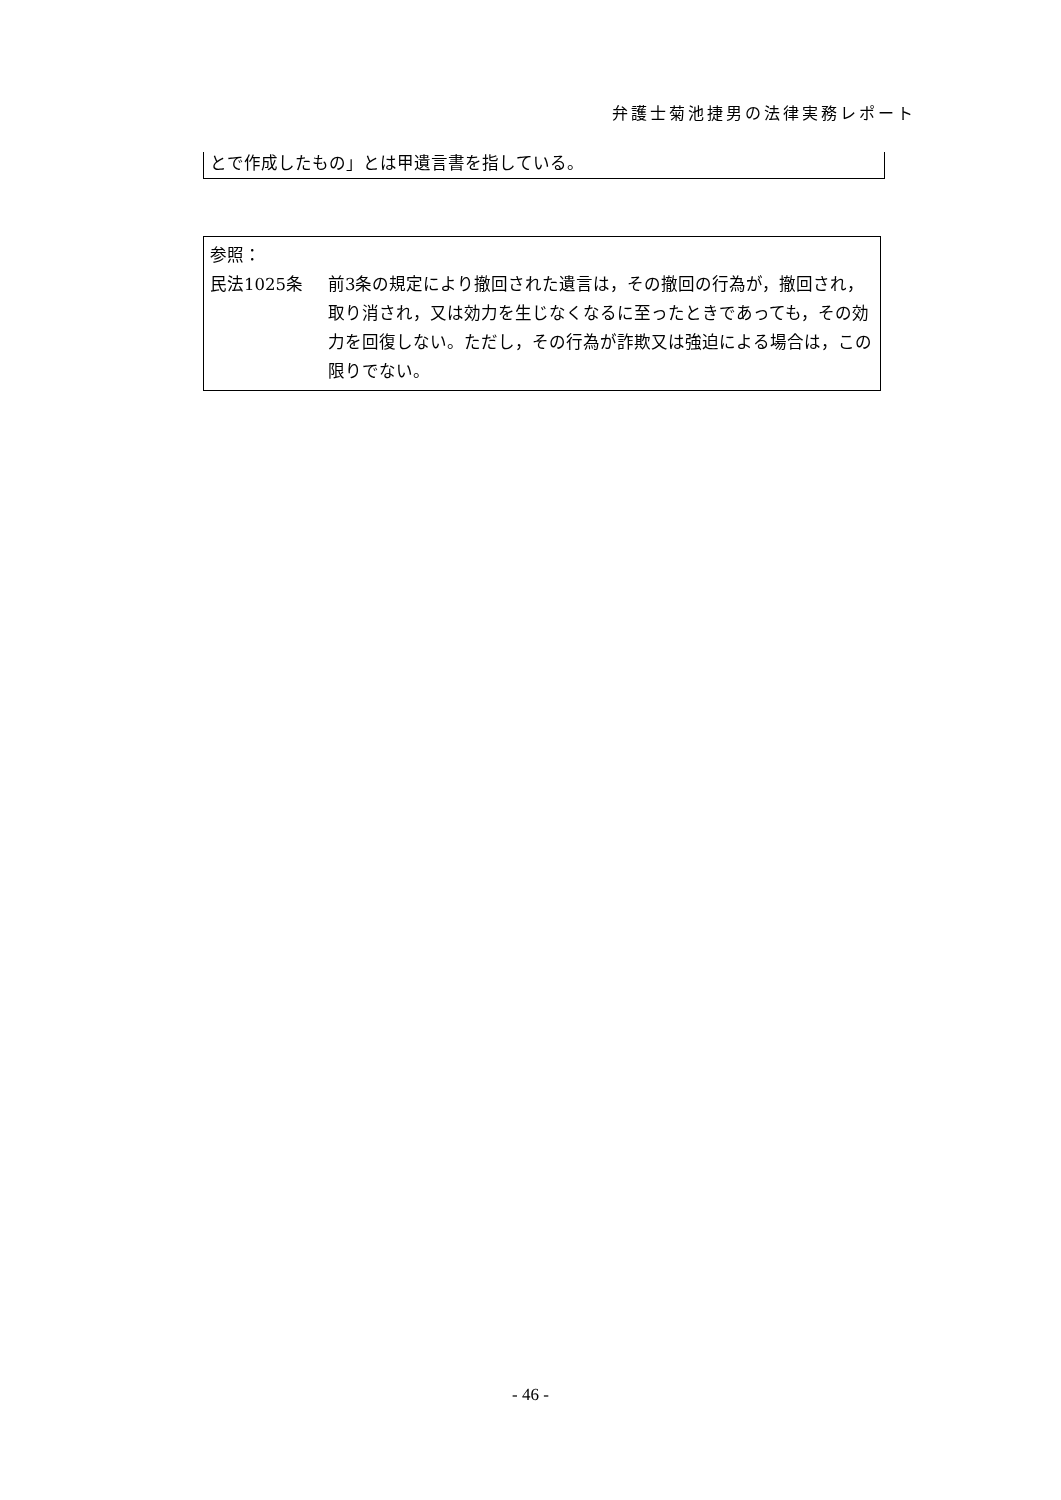弁護士菊池捷男の法律実務レポート
とで作成したもの」とは甲遺言書を指している。
参照：
民法1025条 前3条の規定により撤回された遺言は，その撤回の行為が，撤回され，取り消され，又は効力を生じなくなるに至ったときであっても，その効力を回復しない。ただし，その行為が詐欺又は強迫による場合は，この限りでない。
- 46 -